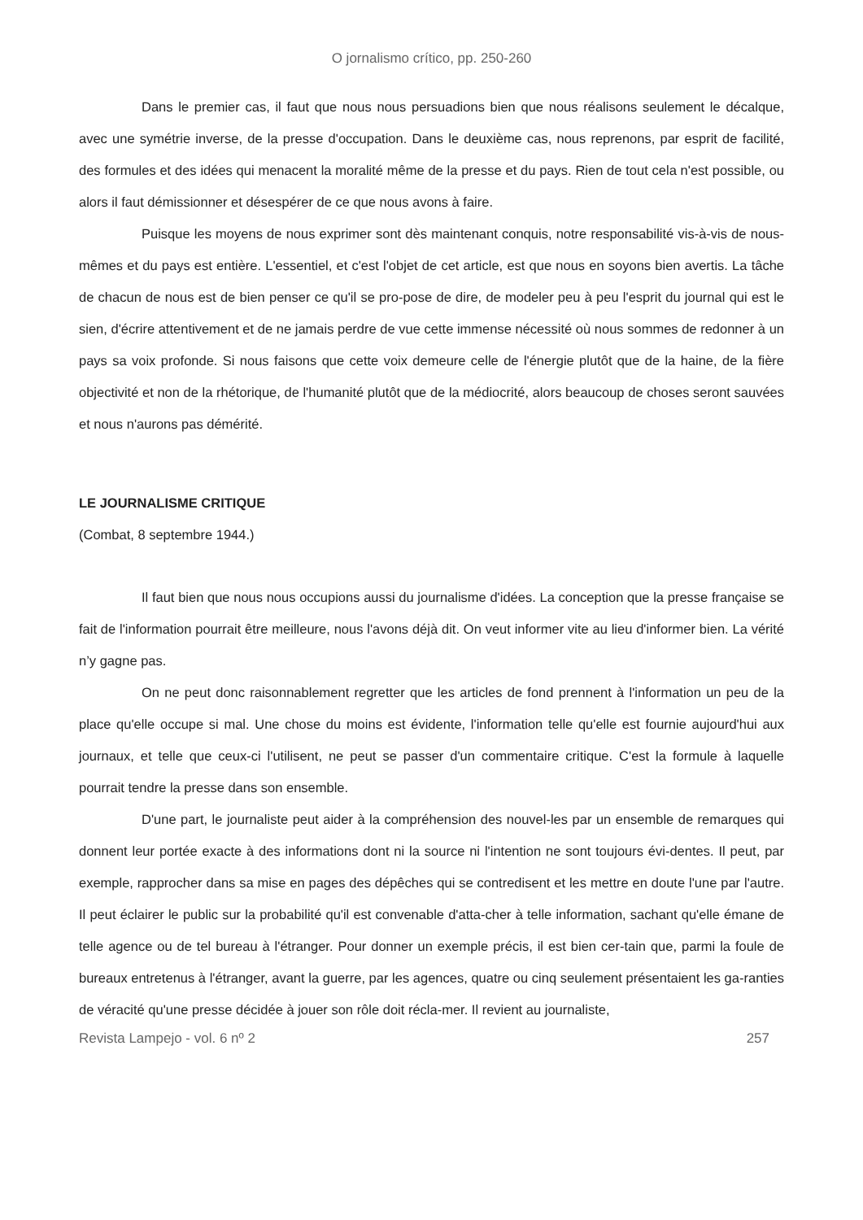O jornalismo crítico, pp. 250-260
Dans le premier cas, il faut que nous nous persuadions bien que nous réalisons seulement le décalque, avec une symétrie inverse, de la presse d'occupation. Dans le deuxième cas, nous reprenons, par esprit de facilité, des formules et des idées qui menacent la moralité même de la presse et du pays. Rien de tout cela n'est possible, ou alors il faut démissionner et désespérer de ce que nous avons à faire.
Puisque les moyens de nous exprimer sont dès maintenant conquis, notre responsabilité vis-à-vis de nous-mêmes et du pays est entière. L'essentiel, et c'est l'objet de cet article, est que nous en soyons bien avertis. La tâche de chacun de nous est de bien penser ce qu'il se pro-pose de dire, de modeler peu à peu l'esprit du journal qui est le sien, d'écrire attentivement et de ne jamais perdre de vue cette immense nécessité où nous sommes de redonner à un pays sa voix profonde. Si nous faisons que cette voix demeure celle de l'énergie plutôt que de la haine, de la fière objectivité et non de la rhétorique, de l'humanité plutôt que de la médiocrité, alors beaucoup de choses seront sauvées et nous n'aurons pas démérité.
LE JOURNALISME CRITIQUE
(Combat, 8 septembre 1944.)
Il faut bien que nous nous occupions aussi du journalisme d'idées. La conception que la presse française se fait de l'information pourrait être meilleure, nous l'avons déjà dit. On veut informer vite au lieu d'informer bien. La vérité n’y gagne pas.
On ne peut donc raisonnablement regretter que les articles de fond prennent à l'information un peu de la place qu'elle occupe si mal. Une chose du moins est évidente, l'information telle qu'elle est fournie aujourd'hui aux journaux, et telle que ceux-ci l'utilisent, ne peut se passer d'un commentaire critique. C'est la formule à laquelle pourrait tendre la presse dans son ensemble.
D'une part, le journaliste peut aider à la compréhension des nouvel-les par un ensemble de remarques qui donnent leur portée exacte à des informations dont ni la source ni l'intention ne sont toujours évi-dentes. Il peut, par exemple, rapprocher dans sa mise en pages des dépêches qui se contredisent et les mettre en doute l'une par l'autre. Il peut éclairer le public sur la probabilité qu'il est convenable d'atta-cher à telle information, sachant qu'elle émane de telle agence ou de tel bureau à l'étranger. Pour donner un exemple précis, il est bien cer-tain que, parmi la foule de bureaux entretenus à l'étranger, avant la guerre, par les agences, quatre ou cinq seulement présentaient les ga-ranties de véracité qu'une presse décidée à jouer son rôle doit récla-mer. Il revient au journaliste,
Revista Lampejo - vol. 6 nº 2 257